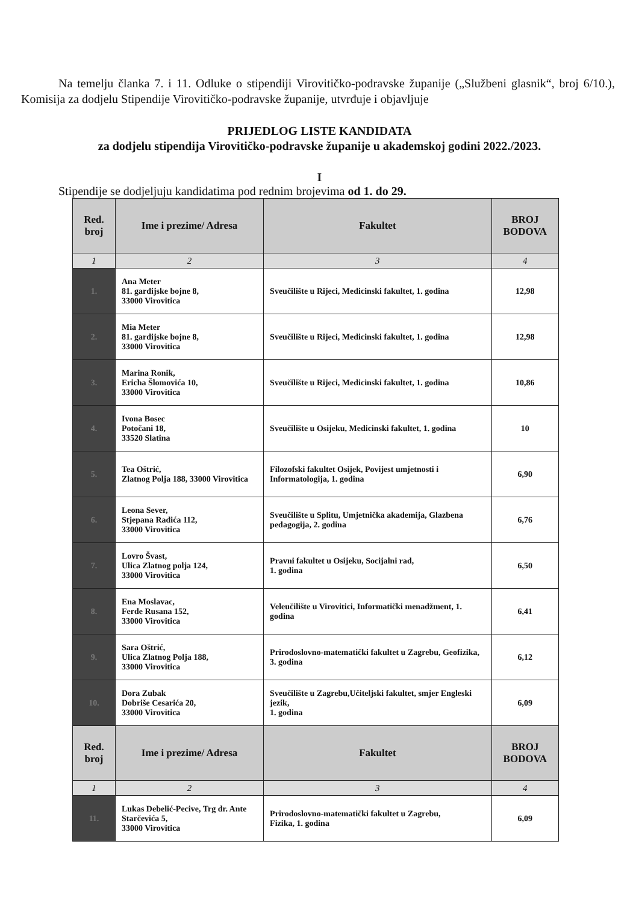Na temelju članka 7. i 11. Odluke o stipendiji Virovitičko-podravske županije („Službeni glasnik“, broj 6/10.), Komisija za dodjelu Stipendije Virovitičko-podravske županije, utvrđuje i objavljuje
PRIJEDLOG LISTE KANDIDATA
za dodjelu stipendija Virovitičko-podravske županije u akademskoj godini 2022./2023.
I
Stipendije se dodjeljuju kandidatima pod rednim brojevima od 1. do 29.
| Red. broj | Ime i prezime/ Adresa | Fakultet | BROJ BODOVA |
| --- | --- | --- | --- |
| 1 | 2 | 3 | 4 |
| 1. | Ana Meter 81. gardijske bojne 8, 33000 Virovitica | Sveučilište u Rijeci, Medicinski fakultet, 1. godina | 12,98 |
| 2. | Mia Meter 81. gardijske bojne 8, 33000 Virovitica | Sveučilište u Rijeci, Medicinski fakultet, 1. godina | 12,98 |
| 3. | Marina Ronik, Ericha Šlomovića 10, 33000 Virovitica | Sveučilište u Rijeci, Medicinski fakultet, 1. godina | 10,86 |
| 4. | Ivona Bosec Potočani 18, 33520 Slatina | Sveučilište u Osijeku, Medicinski fakultet, 1. godina | 10 |
| 5. | Tea Oštrić, Zlatnog Polja 188, 33000 Virovitica | Filozofski fakultet Osijek, Povijest umjetnosti i Informatologija, 1. godina | 6,90 |
| 6. | Leona Sever, Stjepana Radića 112, 33000 Virovitica | Sveučilište u Splitu, Umjetnička akademija, Glazbena pedagogija, 2. godina | 6,76 |
| 7. | Lovro Švast, Ulica Zlatnog polja 124, 33000 Virovitica | Pravni fakultet u Osijeku, Socijalni rad, 1. godina | 6,50 |
| 8. | Ena Moslavac, Ferde Rusana 152, 33000 Virovitica | Veleučilište u Virovitici, Informatički menadžment, 1. godina | 6,41 |
| 9. | Sara Oštrić, Ulica Zlatnog Polja 188, 33000 Virovitica | Prirodoslovno-matematički fakultet u Zagrebu, Geofizika, 3. godina | 6,12 |
| 10. | Dora Zubak Dobriše Cesarića 20, 33000 Virovitica | Sveučilište u Zagrebu,Učiteljski fakultet, smjer Engleski jezik, 1. godina | 6,09 |
| Red. broj | Ime i prezime/ Adresa | Fakultet | BROJ BODOVA |
| 1 | 2 | 3 | 4 |
| 11. | Lukas Debelić-Pecive, Trg dr. Ante Starčevića 5, 33000 Virovitica | Prirodoslovno-matematički fakultet u Zagrebu, Fizika, 1. godina | 6,09 |